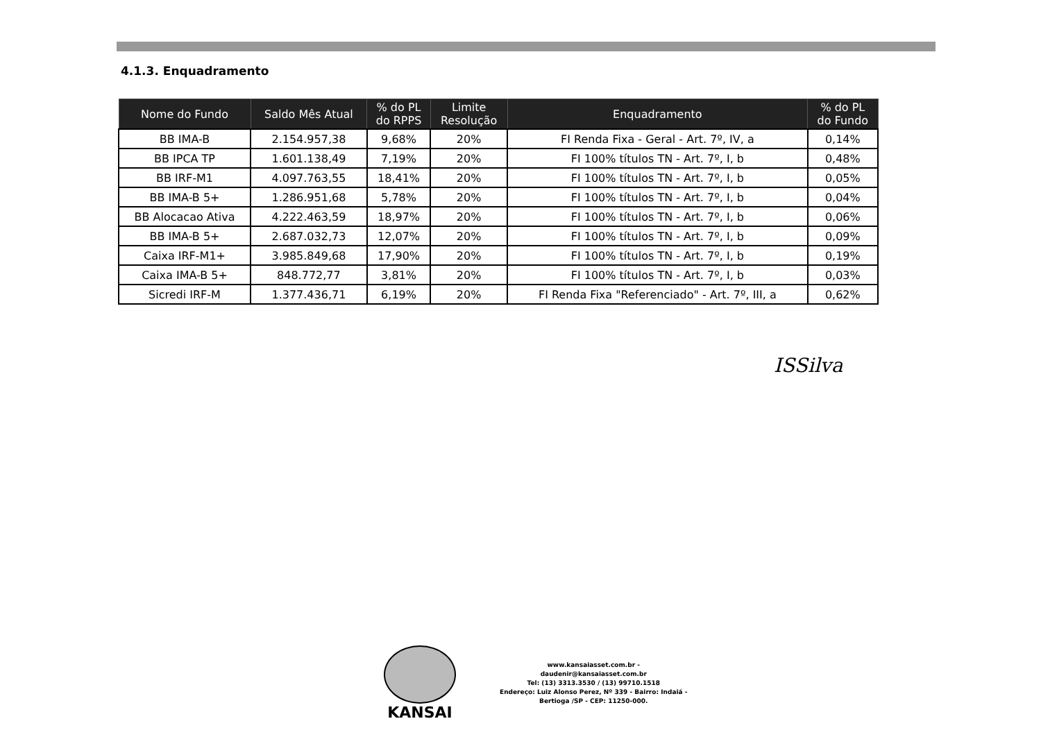4.1.3. Enquadramento
| Nome do Fundo | Saldo Mês Atual | % do PL do RPPS | Limite Resolução | Enquadramento | % do PL do Fundo |
| --- | --- | --- | --- | --- | --- |
| BB IMA-B | 2.154.957,38 | 9,68% | 20% | FI Renda Fixa - Geral - Art. 7º, IV, a | 0,14% |
| BB IPCA TP | 1.601.138,49 | 7,19% | 20% | FI 100% títulos TN - Art. 7º, I, b | 0,48% |
| BB IRF-M1 | 4.097.763,55 | 18,41% | 20% | FI 100% títulos TN - Art. 7º, I, b | 0,05% |
| BB IMA-B 5+ | 1.286.951,68 | 5,78% | 20% | FI 100% títulos TN - Art. 7º, I, b | 0,04% |
| BB Alocacao Ativa | 4.222.463,59 | 18,97% | 20% | FI 100% títulos TN - Art. 7º, I, b | 0,06% |
| BB IMA-B 5+ | 2.687.032,73 | 12,07% | 20% | FI 100% títulos TN - Art. 7º, I, b | 0,09% |
| Caixa IRF-M1+ | 3.985.849,68 | 17,90% | 20% | FI 100% títulos TN - Art. 7º, I, b | 0,19% |
| Caixa IMA-B 5+ | 848.772,77 | 3,81% | 20% | FI 100% títulos TN - Art. 7º, I, b | 0,03% |
| Sicredi IRF-M | 1.377.436,71 | 6,19% | 20% | FI Renda Fixa "Referenciado" - Art. 7º, III, a | 0,62% |
ISSilva
KANSAI
www.kansaiasset.com.br -
daudenir@kansaiasset.com.br
Tel: (13) 3313.3530 / (13) 99710.1518
Endereço: Luiz Alonso Perez, Nº 339 - Bairro: Indaiá -
Bertioga /SP - CEP: 11250-000.